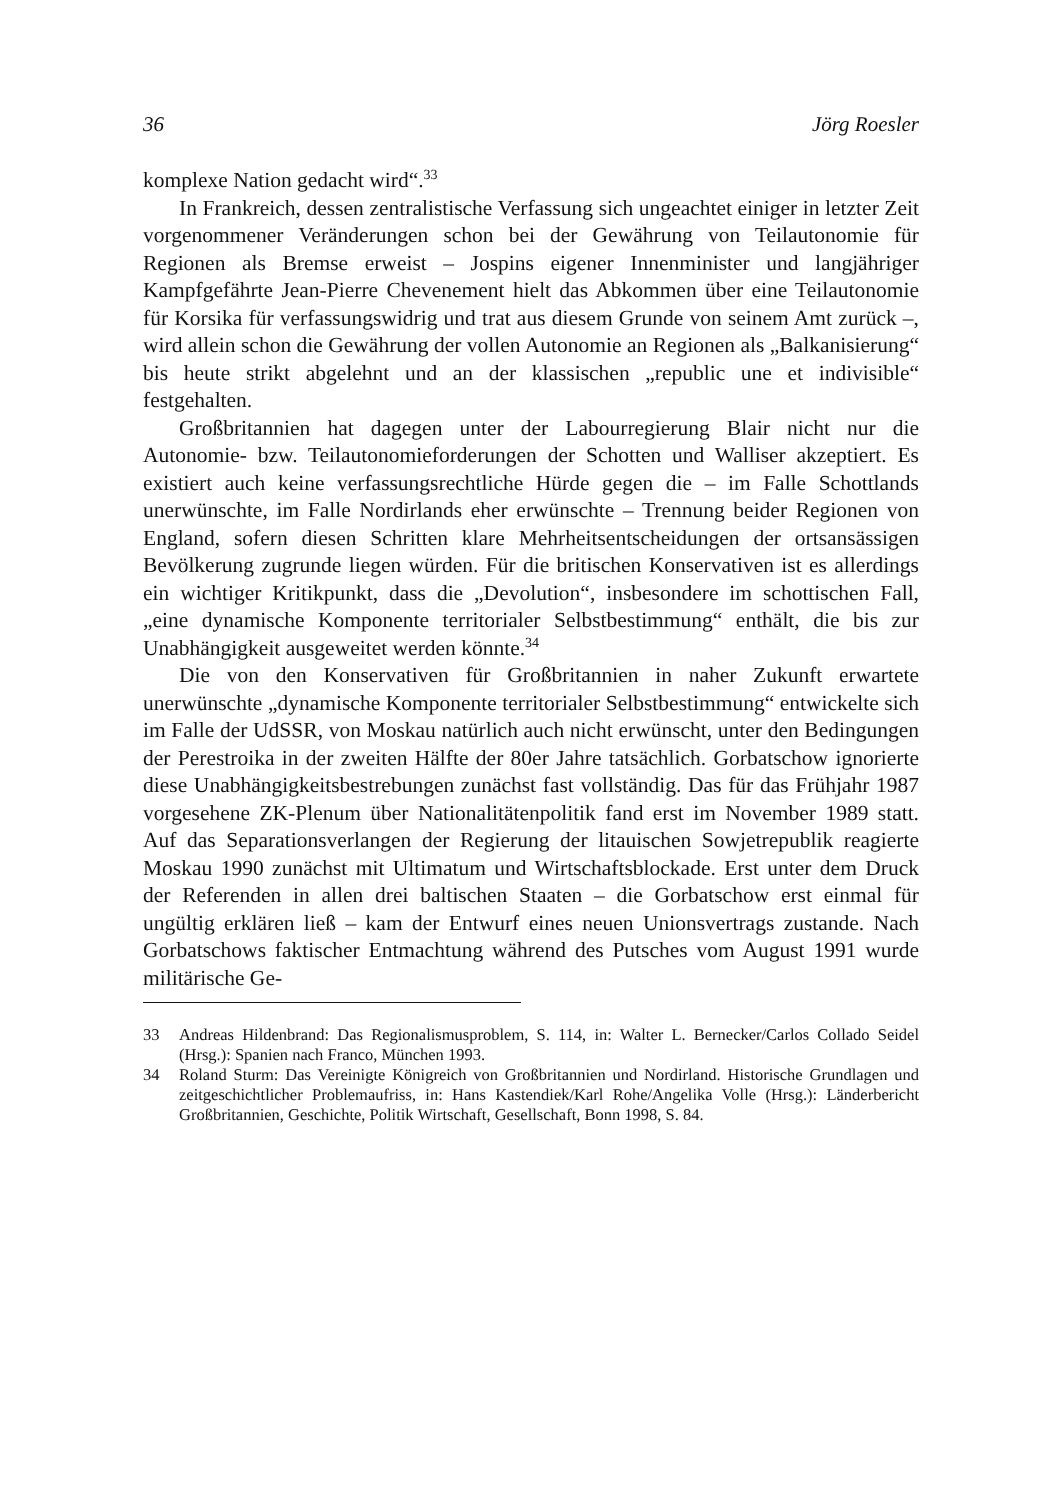36 Jörg Roesler
komplexe Nation gedacht wird“.<sup>33</sup>
In Frankreich, dessen zentralistische Verfassung sich ungeachtet einiger in letzter Zeit vorgenommener Veränderungen schon bei der Gewährung von Teilautonomie für Regionen als Bremse erweist – Jospins eigener Innenminister und langjähriger Kampfgefährte Jean-Pierre Chevenement hielt das Abkommen über eine Teilautonomie für Korsika für verfassungswidrig und trat aus diesem Grunde von seinem Amt zurück –, wird allein schon die Gewährung der vollen Autonomie an Regionen als „Balkanisierung“ bis heute strikt abgelehnt und an der klassischen „republic une et indivisible“ festgehalten.
Großbritannien hat dagegen unter der Labourregierung Blair nicht nur die Autonomie- bzw. Teilautonomieforderungen der Schotten und Walliser akzeptiert. Es existiert auch keine verfassungsrechtliche Hürde gegen die – im Falle Schottlands unerwünschte, im Falle Nordirlands eher erwünschte – Trennung beider Regionen von England, sofern diesen Schritten klare Mehrheitsentscheidungen der ortsansässigen Bevölkerung zugrunde liegen würden. Für die britischen Konservativen ist es allerdings ein wichtiger Kritikpunkt, dass die „Devolution“, insbesondere im schottischen Fall, „eine dynamische Komponente territorialer Selbstbestimmung“ enthält, die bis zur Unabhängigkeit ausgeweitet werden könnte.<sup>34</sup>
Die von den Konservativen für Großbritannien in naher Zukunft erwartete unerwünschte „dynamische Komponente territorialer Selbstbestimmung“ entwickelte sich im Falle der UdSSR, von Moskau natürlich auch nicht erwünscht, unter den Bedingungen der Perestroika in der zweiten Hälfte der 80er Jahre tatsächlich. Gorbatschow ignorierte diese Unabhängigkeitsbestrebungen zunächst fast vollständig. Das für das Frühjahr 1987 vorgesehene ZK-Plenum über Nationalitätenpolitik fand erst im November 1989 statt. Auf das Separationsverlangen der Regierung der litauischen Sowjetrepublik reagierte Moskau 1990 zunächst mit Ultimatum und Wirtschaftsblockade. Erst unter dem Druck der Referenden in allen drei baltischen Staaten – die Gorbatschow erst einmal für ungültig erklären ließ – kam der Entwurf eines neuen Unionsvertrags zustande. Nach Gorbatschows faktischer Entmachtung während des Putsches vom August 1991 wurde militärische Ge-
33 Andreas Hildenbrand: Das Regionalismusproblem, S. 114, in: Walter L. Bernecker/Carlos Collado Seidel (Hrsg.): Spanien nach Franco, München 1993.
34 Roland Sturm: Das Vereinigte Königreich von Großbritannien und Nordirland. Historische Grundlagen und zeitgeschichtlicher Problemaufriss, in: Hans Kastendiek/Karl Rohe/Angelika Volle (Hrsg.): Länderbericht Großbritannien, Geschichte, Politik Wirtschaft, Gesellschaft, Bonn 1998, S. 84.